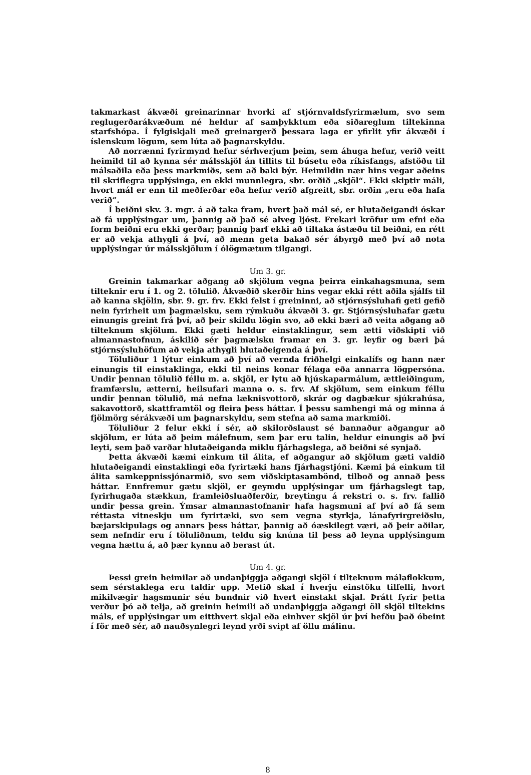takmarkast ákvæði greinarinnar hvorki af stjórnvaldsfyrirmælum, svo sem reglugerðarákvæðum né heldur af samþykktum eða siðareglum tiltekinna starfshópa. Í fylgiskjali með greinargerð þessara laga er yfirlit yfir ákvæði í íslenskum lögum, sem lúta að þagnarskyldu.
Að norrænni fyrirmynd hefur sérhverjum þeim, sem áhuga hefur, verið veitt heimild til að kynna sér málsskjöl án tillits til búsetu eða ríkisfangs, afstöðu til málsaðila eða þess markmiðs, sem að baki býr. Heimildin nær hins vegar aðeins til skriflegra upplýsinga, en ekki munnlegra, sbr. orðið „skjöl“. Ekki skiptir máli, hvort mál er enn til meðferðar eða hefur verið afgreitt, sbr. orðin „eru eða hafa verið“.
Í beiðni skv. 3. mgr. á að taka fram, hvert það mál sé, er hlutaðeigandi óskar að fá upplýsingar um, þannig að það sé alveg ljóst. Frekari kröfur um efni eða form beiðni eru ekki gerðar; þannig þarf ekki að tiltaka ástæðu til beiðni, en rétt er að vekja athygli á því, að menn geta bakað sér ábyrgð með því að nota upplýsingar úr málsskjölum í ólögmætum tilgangi.
Um 3. gr.
Greinin takmarkar aðgang að skjölum vegna þeirra einkahagsmuna, sem tilteknir eru í 1. og 2. tölulið. Ákvæðið skerðir hins vegar ekki rétt aðila sjálfs til að kanna skjölin, sbr. 9. gr. frv. Ekki felst í greininni, að stjórnsýsluhafi geti gefið nein fyrirheit um þagmælsku, sem rýmkuðu ákvæði 3. gr. Stjórnsýsluhafar gætu einungis greint frá því, að þeir skildu lögin svo, að ekki bæri að veita aðgang að tilteknum skjölum. Ekki gæti heldur einstaklingur, sem ætti viðskipti við almannastofnun, áskilið sér þagmælsku framar en 3. gr. leyfir og bæri þá stjórnsýsluhöfum að vekja athygli hlutaðeigenda á því.
Töluliður 1 lýtur einkum að því að vernda friðhelgi einkalífs og hann nær einungis til einstaklinga, ekki til neins konar félaga eða annarra lögpersóna. Undir þennan tölulið féllu m. a. skjöl, er lytu að hjúskaparmálum, ættleiðingum, framfærslu, ætterni, heilsufari manna o. s. frv. Af skjölum, sem einkum féllu undir þennan tölulið, má nefna læknisvottorð, skrár og dagbækur sjúkrahúsa, sakavottorð, skattframtöl og fleira þess háttar. Í þessu samhengi má og minna á fjölmörg sérákvæði um þagnarskyldu, sem stefna að sama markmiði.
Töluliður 2 felur ekki í sér, að skilorðslaust sé bannaður aðgangur að skjölum, er lúta að þeim málefnum, sem þar eru talin, heldur einungis að því leyti, sem það varðar hlutaðeiganda miklu fjárhagslega, að beiðni sé synjað.
Þetta ákvæði kæmi einkum til álita, ef aðgangur að skjölum gæti valdið hlutaðeigandi einstaklingi eða fyrirtæki hans fjárhagstjóni. Kæmi þá einkum til álita samkeppnissjónarmið, svo sem viðskiptasambönd, tilboð og annað þess háttar. Ennfremur gætu skjöl, er geymdu upplýsingar um fjárhagslegt tap, fyrirhugaða stækkun, framleiðsluaðferðir, breytingu á rekstri o. s. frv. fallið undir þessa grein. Ýmsar almannastofnanir hafa hagsmuni af því að fá sem réttasta vitneskju um fyrirtæki, svo sem vegna styrkja, lánafyrirgreiðslu, bæjarskipulags og annars þess háttar, þannig að óæskilegt væri, að þeir aðilar, sem nefndir eru í töluliðnum, teldu sig knúna til þess að leyna upplýsingum vegna hættu á, að þær kynnu að berast út.
Um 4. gr.
Þessi grein heimilar að undanþiggja aðgangi skjöl í tilteknum málaflokkum, sem sérstaklega eru taldir upp. Metið skal í hverju einstöku tilfelli, hvort mikilvægir hagsmunir séu bundnir við hvert einstakt skjal. Þrátt fyrir þetta verður þó að telja, að greinin heimili að undanþiggja aðgangi öll skjöl tiltekins máls, ef upplýsingar um eitthvert skjal eða einhver skjöl úr því hefðu það óbeint í för með sér, að nauðsynlegri leynd yrði svipt af öllu málinu.
8